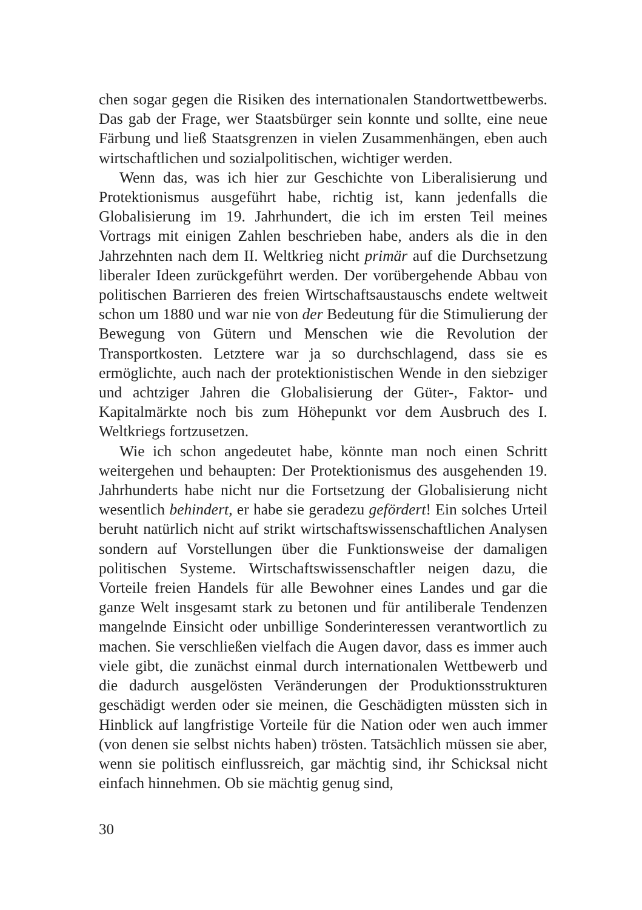chen sogar gegen die Risiken des internationalen Standortwettbewerbs. Das gab der Frage, wer Staatsbürger sein konnte und sollte, eine neue Färbung und ließ Staatsgrenzen in vielen Zusammenhängen, eben auch wirtschaftlichen und sozialpolitischen, wichtiger werden.
Wenn das, was ich hier zur Geschichte von Liberalisierung und Protektionismus ausgeführt habe, richtig ist, kann jedenfalls die Globalisierung im 19. Jahrhundert, die ich im ersten Teil meines Vortrags mit einigen Zahlen beschrieben habe, anders als die in den Jahrzehnten nach dem II. Weltkrieg nicht primär auf die Durchsetzung liberaler Ideen zurückgeführt werden. Der vorübergehende Abbau von politischen Barrieren des freien Wirtschaftsaustauschs endete weltweit schon um 1880 und war nie von der Bedeutung für die Stimulierung der Bewegung von Gütern und Menschen wie die Revolution der Transportkosten. Letztere war ja so durchschlagend, dass sie es ermöglichte, auch nach der protektionistischen Wende in den siebziger und achtziger Jahren die Globalisierung der Güter-, Faktor- und Kapitalmärkte noch bis zum Höhepunkt vor dem Ausbruch des I. Weltkriegs fortzusetzen.
Wie ich schon angedeutet habe, könnte man noch einen Schritt weitergehen und behaupten: Der Protektionismus des ausgehenden 19. Jahrhunderts habe nicht nur die Fortsetzung der Globalisierung nicht wesentlich behindert, er habe sie geradezu gefördert! Ein solches Urteil beruht natürlich nicht auf strikt wirtschaftswissenschaftlichen Analysen sondern auf Vorstellungen über die Funktionsweise der damaligen politischen Systeme. Wirtschaftswissenschaftler neigen dazu, die Vorteile freien Handels für alle Bewohner eines Landes und gar die ganze Welt insgesamt stark zu betonen und für antiliberale Tendenzen mangelnde Einsicht oder unbillige Sonderinteressen verantwortlich zu machen. Sie verschließen vielfach die Augen davor, dass es immer auch viele gibt, die zunächst einmal durch internationalen Wettbewerb und die dadurch ausgelösten Veränderungen der Produktionsstrukturen geschädigt werden oder sie meinen, die Geschädigten müssten sich in Hinblick auf langfristige Vorteile für die Nation oder wen auch immer (von denen sie selbst nichts haben) trösten. Tatsächlich müssen sie aber, wenn sie politisch einflussreich, gar mächtig sind, ihr Schicksal nicht einfach hinnehmen. Ob sie mächtig genug sind,
30